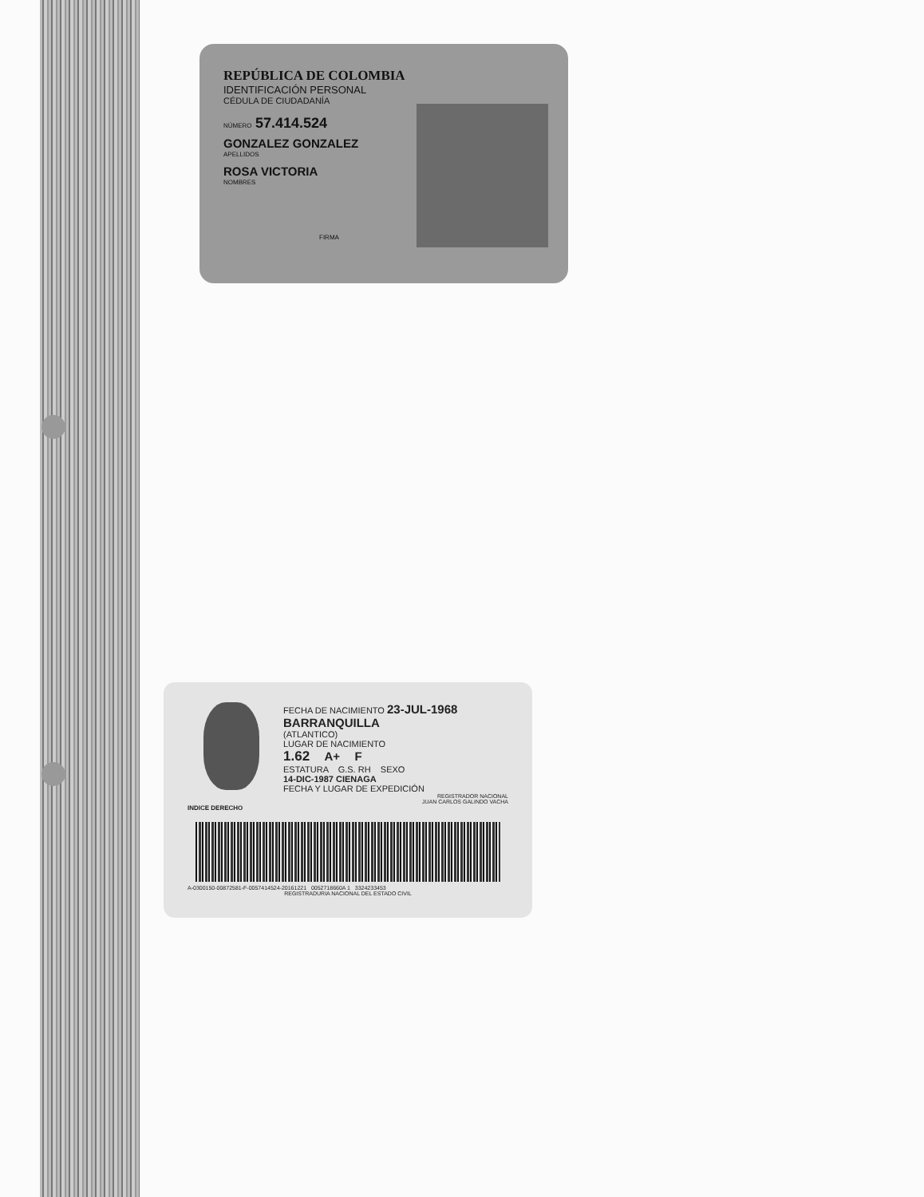REPÚBLICA DE COLOMBIA
IDENTIFICACIÓN PERSONAL
CÉDULA DE CIUDADANÍA
NÚMERO 57.414.524
GONZALEZ GONZALEZ
APELLIDOS
ROSA VICTORIA
NOMBRES
FIRMA
INDICE DERECHO
FECHA DE NACIMIENTO 23-JUL-1968
BARRANQUILLA
(ATLANTICO)
LUGAR DE NACIMIENTO
1.62 A+ F
ESTATURA G.S. RH SEXO
14-DIC-1987 CIENAGA
FECHA Y LUGAR DE EXPEDICIÓN
REGISTRADOR NACIONAL
JUAN CARLOS GALINDO VACHA
A-0300150-00872581-F-0057414524-20161221 0052718660A 1 3324233453
REGISTRADURIA NACIONAL DEL ESTADO CIVIL